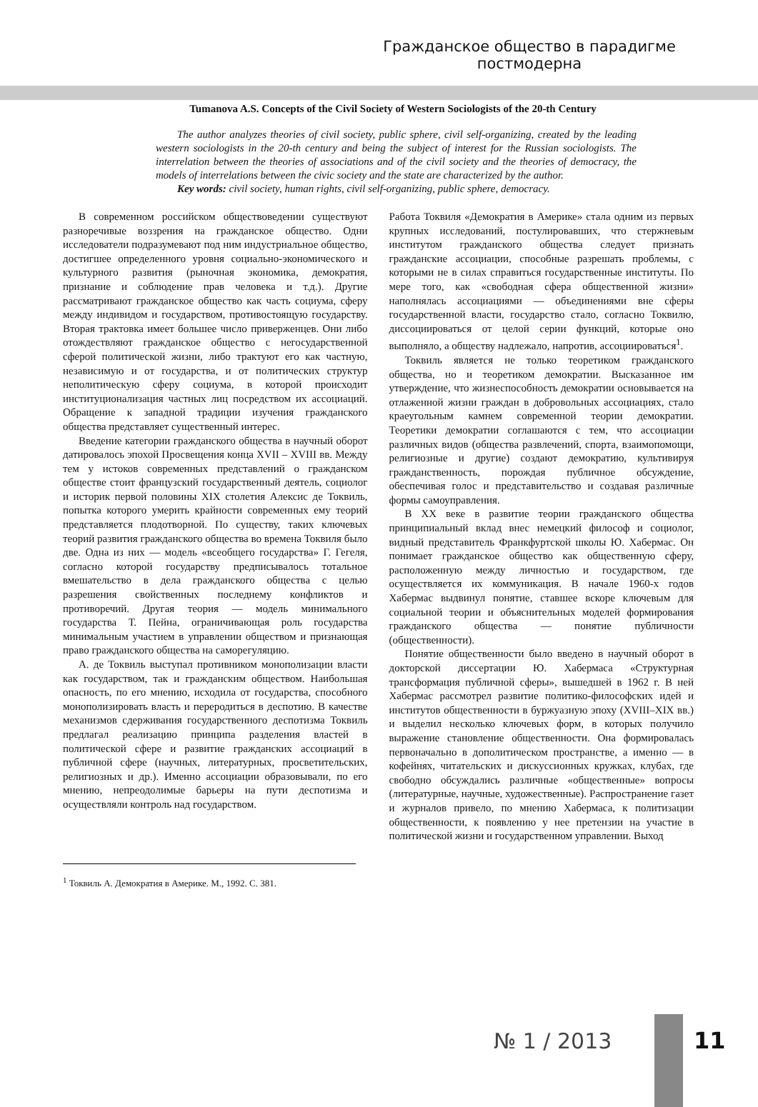Гражданское общество в парадигме постмодерна
Tumanova A.S. Concepts of the Civil Society of Western Sociologists of the 20-th Century
The author analyzes theories of civil society, public sphere, civil self-organizing, created by the leading western sociologists in the 20-th century and being the subject of interest for the Russian sociologists. The interrelation between the theories of associations and of the civil society and the theories of democracy, the models of interrelations between the civic society and the state are characterized by the author.
Key words: civil society, human rights, civil self-organizing, public sphere, democracy.
В современном российском обществоведении существуют разноречивые воззрения на гражданское общество. Одни исследователи подразумевают под ним индустриальное общество, достигшее определенного уровня социально-экономического и культурного развития (рыночная экономика, демократия, признание и соблюдение прав человека и т.д.). Другие рассматривают гражданское общество как часть социума, сферу между индивидом и государством, противостоящую государству. Вторая трактовка имеет большее число приверженцев. Они либо отождествляют гражданское общество с негосударственной сферой политической жизни, либо трактуют его как частную, независимую и от государства, и от политических структур неполитическую сферу социума, в которой происходит институционализация частных лиц посредством их ассоциаций. Обращение к западной традиции изучения гражданского общества представляет существенный интерес.
Введение категории гражданского общества в научный оборот датировалось эпохой Просвещения конца XVII – XVIII вв. Между тем у истоков современных представлений о гражданском обществе стоит французский государственный деятель, социолог и историк первой половины XIX столетия Алексис де Токвиль, попытка которого умерить крайности современных ему теорий представляется плодотворной. По существу, таких ключевых теорий развития гражданского общества во времена Токвиля было две. Одна из них — модель «всеобщего государства» Г. Гегеля, согласно которой государству предписывалось тотальное вмешательство в дела гражданского общества с целью разрешения свойственных последнему конфликтов и противоречий. Другая теория — модель минимального государства Т. Пейна, ограничивающая роль государства минимальным участием в управлении обществом и признающая право гражданского общества на саморегуляцию.
А. де Токвиль выступал противником монополизации власти как государством, так и гражданским обществом. Наибольшая опасность, по его мнению, исходила от государства, способного монополизировать власть и переродиться в деспотию. В качестве механизмов сдерживания государственного деспотизма Токвиль предлагал реализацию принципа разделения властей в политической сфере и развитие гражданских ассоциаций в публичной сфере (научных, литературных, просветительских, религиозных и др.). Именно ассоциации образовывали, по его мнению, непреодолимые барьеры на пути деспотизма и осуществляли контроль над государством.
Работа Токвиля «Демократия в Америке» стала одним из первых крупных исследований, постулировавших, что стержневым институтом гражданского общества следует признать гражданские ассоциации, способные разрешать проблемы, с которыми не в силах справиться государственные институты. По мере того, как «свободная сфера общественной жизни» наполнялась ассоциациями — объединениями вне сферы государственной власти, государство стало, согласно Токвилю, диссоциироваться от целой серии функций, которые оно выполняло, а обществу надлежало, напротив, ассоциироваться<sup>1</sup>.
Токвиль является не только теоретиком гражданского общества, но и теоретиком демократии. Высказанное им утверждение, что жизнеспособность демократии основывается на отлаженной жизни граждан в добровольных ассоциациях, стало краеугольным камнем современной теории демократии. Теоретики демократии соглашаются с тем, что ассоциации различных видов (общества развлечений, спорта, взаимопомощи, религиозные и другие) создают демократию, культивируя гражданственность, порождая публичное обсуждение, обеспечивая голос и представительство и создавая различные формы самоуправления.
В XX веке в развитие теории гражданского общества принципиальный вклад внес немецкий философ и социолог, видный представитель Франкфуртской школы Ю. Хабермас. Он понимает гражданское общество как общественную сферу, расположенную между личностью и государством, где осуществляется их коммуникация. В начале 1960-х годов Хабермас выдвинул понятие, ставшее вскоре ключевым для социальной теории и объяснительных моделей формирования гражданского общества — понятие публичности (общественности).
Понятие общественности было введено в научный оборот в докторской диссертации Ю. Хабермаса «Структурная трансформация публичной сферы», вышедшей в 1962 г. В ней Хабермас рассмотрел развитие политико-философских идей и институтов общественности в буржуазную эпоху (XVIII–XIX вв.) и выделил несколько ключевых форм, в которых получило выражение становление общественности. Она формировалась первоначально в дополитическом пространстве, а именно — в кофейнях, читательских и дискуссионных кружках, клубах, где свободно обсуждались различные «общественные» вопросы (литературные, научные, художественные). Распространение газет и журналов привело, по мнению Хабермаса, к политизации общественности, к появлению у нее претензии на участие в политической жизни и государственном управлении. Выход
<sup>1</sup> Токвиль А. Демократия в Америке. М., 1992. С. 381.
№ 1 / 2013 11